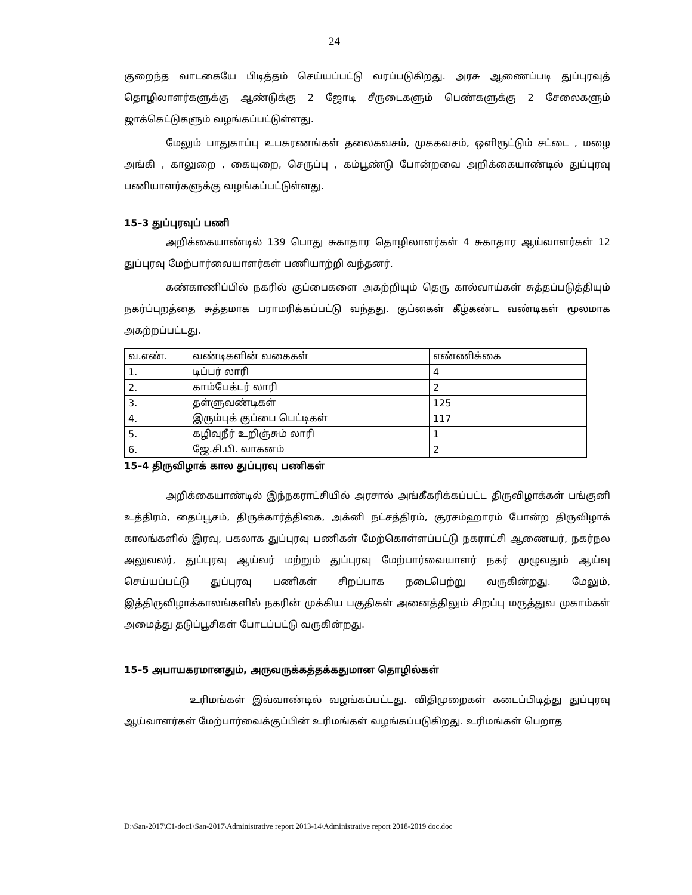24
குறைந்த வாடகையே பிடித்தம் செய்யப்பட்டு வரப்படுகிறது. அரசு ஆணைப்படி துப்புரவுத் தொழிலாளர்களுக்கு ஆண்டுக்கு 2 ஜோடி சீருடைகளும் பெண்களுக்கு 2 சேலைகளும் ஜாக்கெட்டுகளும் வழங்கப்பட்டுள்ளது.
மேலும் பாதுகாப்பு உபகரணங்கள் தலைகவசம், முககவசம், ஒளிரூட்டும் சட்டை , மழை அங்கி , காலுறை , கையுறை, செருப்பு , கம்பூண்டு போன்றவை அறிக்கையாண்டில் துப்புரவு பணியாளர்களுக்கு வழங்கப்பட்டுள்ளது.
15–3 துப்புரவுப் பணி
அறிக்கையாண்டில் 139 பொது சுகாதார தொழிலாளர்கள் 4 சுகாதார ஆய்வாளர்கள் 12 துப்புரவு மேற்பார்வையாளர்கள் பணியாற்றி வந்தனர்.
கண்காணிப்பில் நகரில் குப்பைகளை அகற்றியும் தெரு கால்வாய்கள் சுத்தப்படுத்தியும் நகர்ப்புறத்தை சுத்தமாக பராமரிக்கப்பட்டு வந்தது. குப்கைள் கீழ்கண்ட வண்டிகள் மூலமாக அகற்றப்பட்டது.
| வ.எண். | வண்டிகளின் வகைகள் | எண்ணிக்கை |
| 1. | டிப்பர் லாரி | 4 |
| 2. | காம்பேக்டர் லாரி | 2 |
| 3. | தள்ளுவண்டிகள் | 125 |
| 4. | இரும்புக் குப்பை பெட்டிகள் | 117 |
| 5. | கழிவுநீர் உறிஞ்சும் லாரி | 1 |
| 6. | ஜே.சி.பி. வாகனம் | 2 |
15–4 திருவிழாக் கால துப்புரவு பணிகள்
அறிக்கையாண்டில் இந்நகராட்சியில் அரசால் அங்கீகரிக்கப்பட்ட திருவிழாக்கள் பங்குனி உத்திரம், தைப்பூசம், திருக்கார்த்திகை, அக்னி நட்சத்திரம், சூரசம்ஹாரம் போன்ற திருவிழாக் காலங்களில் இரவு, பகலாக துப்புரவு பணிகள் மேற்கொள்ளப்பட்டு நகராட்சி ஆணையர், நகர்நல அலுவலர், துப்புரவு ஆய்வர் மற்றும் துப்புரவு மேற்பார்வையாளர் நகர் முழுவதும் ஆய்வு செய்யப்பட்டு துப்புரவு பணிகள் சிறப்பாக நடைபெற்று வருகின்றது. மேலும், இத்திருவிழாக்காலங்களில் நகரின் முக்கிய பகுதிகள் அனைத்திலும் சிறப்பு மருத்துவ முகாம்கள் அமைத்து தடுப்பூசிகள் போடப்பட்டு வருகின்றது.
15–5 அபாயகரமானதும், அருவருக்கத்தக்கதுமான தொழில்கள்
உரிமங்கள் இவ்வாண்டில் வழங்கப்பட்டது. விதிமுறைகள் கடைப்பிடித்து துப்புரவு ஆய்வாளர்கள் மேற்பார்வைக்குப்பின் உரிமங்கள் வழங்கப்படுகிறது. உரிமங்கள் பெறாத
D:\San-2017\C1-doc1\San-2017\Administrative report 2013-14\Administrative report 2018-2019 doc.doc